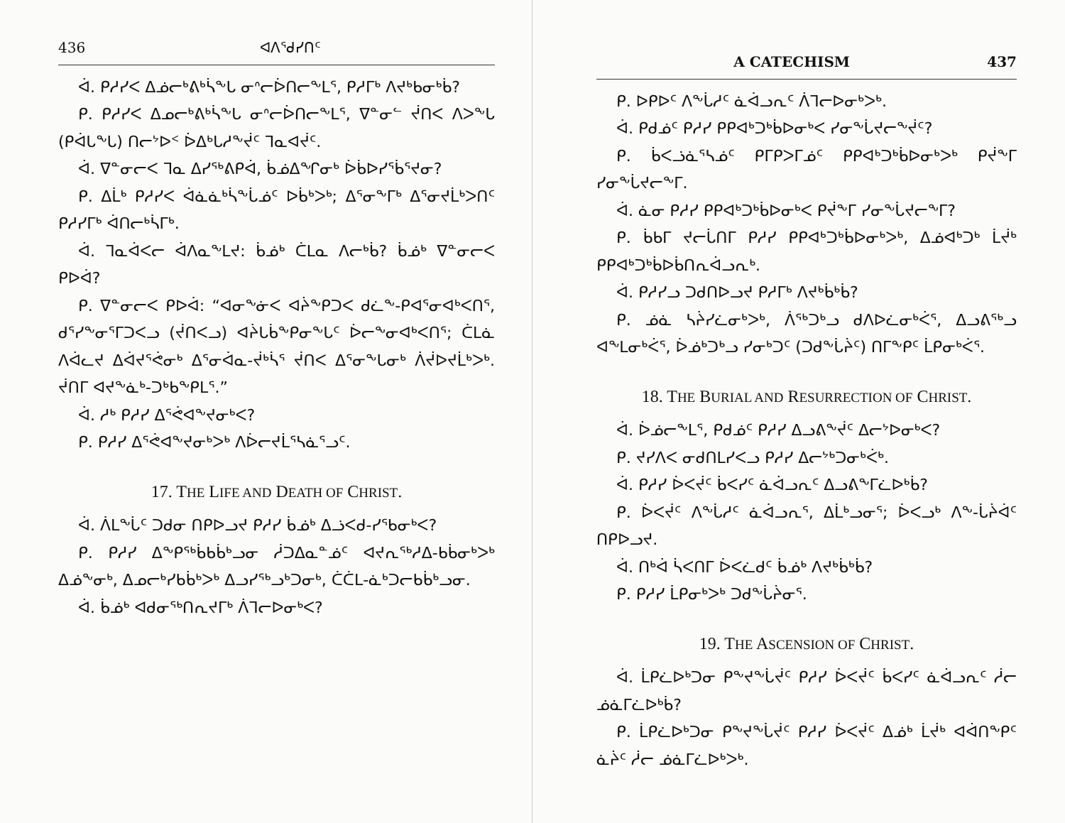436 ᐊᐱᕐᑯᓯᑎᑦ
ᐋ. ᑭᓱᓯᐸ ᐃᓅᓕᒃᕕᒃᓵᖕᒐ ᓂᐢᓕᐆᑎᓕᖕᒪᕐ, ᑭᓱᒥᒃ ᐱᔪᒃᑲᓂᒃᑳ?
ᑭ. ᑭᓱᓯᐸ ᐃᓄᓕᒃᕕᒃᓵᖕᒐ ᓂᐢᓕᐆᑎᓕᖕᒪᕐ, ᐁᓐᓂᓪ ᔫᑎᐸ ᐱᐳᖕᒐ (ᑭᐋᒐᖕᒐ) ᑎᓕᔾᐅᑉ ᐆᐃᒃᒐᓱᖕᔫᑦ ᒣᓇᐊᔫᑦ.
ᐋ. ᐁᓐᓂᓕᐸ ᒣᓇ ᐃᓯᖅᕕᑭᐋ, ᑳᓅᐃᖏᓂᒃ ᐆᑳᐅᓯᕐᑳᕐᔪᓂ?
ᑭ. ᐃᒫᒃ ᑭᓱᓯᐸ ᐋᓈᓈᒃᓵᖕᒑᓅᑦ ᐅᑳᒃᐳᒃ; ᐃᕐᓂᖕᒥᒃ ᐃᕐᓂᔪᒫᒃᐳᑎᑦ ᑭᓱᓯᒥᒃ ᐋᑎᓕᒃᓵᒥᒃ.
ᐋ. ᒣᓇᐋᐸᓕ ᐋᐱᓇᖕᒪᔪ: ᑳᓅᒃ ᑖᒪᓇ ᐱᓕᒃᑳ? ᑳᓅᒃ ᐁᓐᓂᓕᐸ ᑭᐅᐋ?
ᑭ. ᐁᓐᓂᓕᐸ ᑭᐅᐋ: “ᐊᓂᖕᓃᐸ ᐊᔩᖕᑭᑐᐸ ᑯᓛᖕ-ᑭᐊᕐᓂᐊᒃᐸᑎᕐ, ᑯᕐᓯᖕᓂᕐᒥᑐᐸᓗ (ᔫᑎᐸᓗ) ᐊᔩᒐᑳᖕᑭᓂᖕᒐᑦ ᐆᓕᖕᓂᐊᒃᐸᑎᕐ; ᑖᒪᓈ ᐱᐋᓚᔪ ᐃᐋᔪᕐᕚᓂᒃ ᐃᕐᓂᐋᓇ-ᔫᒃᓵᕐ ᔫᑎᐸ ᐃᕐᓂᖕᒐᓂᒃ ᐲᔫᐅᔪᒫᒃᐳᒃ. ᔫᑎᒥ ᐊᔪᖕᓈᒃ-ᑐᒃᑲᖕᑭᒪᕐ.”
ᐋ. ᓱᒃ ᑭᓱᓯ ᐃᕐᕚᐊᖕᔪᓂᒃᐸ?
ᑭ. ᑭᓱᓯ ᐃᕐᕚᐊᖕᔪᓂᒃᐳᒃ ᐱᐆᓕᔪᒫᕐᓴᓈᕐᓗᑦ.
17. THE LIFE AND DEATH OF CHRIST.
ᐋ. ᐲᒪᖕᒑᑦ ᑐᑯᓂ ᑎᑭᐅᓗᔪ ᑭᓱᓯ ᑳᓅᒃ ᐃᓘᐸᑯ-ᓯᕐᑲᓂᒃᐸ?
ᑭ. ᑭᓱᓯ ᐃᖕᑭᖅᑳᑲᑳᒃᓗᓂ ᓲᑐᐃᓇᓐᓅᑦ ᐊᔪᕆᖅᓱᐃ-ᑲᑳᓂᒃᐳᒃ ᐃᓅᖕᓂᒃ, ᐃᓄᓕᒃᓯᑲᑳᒃᐳᒃ ᐃᓗᓯᖅᓗᒃᑐᓂᒃ, ᑖᑖᒪ-ᓈᒃᑐᓕᑲᑳᒃᓗᓂ.
ᐋ. ᑳᓅᒃ ᐊᑯᓂᖅᑎᕆᔪᒥᒃ ᐲᒣᓕᐅᓂᒃᐸ?
A CATECHISM 437
ᑭ. ᐅᑭᐅᑦ ᐱᖕᒑᓱᑦ ᓈᐋᓗᕆᑦ ᐲᒣᓕᐅᓂᒃᐳᒃ.
ᐋ. ᑭᑯᓅᑦ ᑭᓱᓯ ᑭᑭᐊᒃᑐᒃᑳᐅᓂᒃᐸ ᓯᓂᖕᒑᔪᓕᖕᔫᑦ?
ᑭ. ᑳᐸᓘᓈᕐᓴᓅᑦ ᑭᒥᑭᐳᒥᓅᑦ ᑭᑭᐊᒃᑐᒃᑳᐅᓂᒃᐳᒃ ᑭᔫᖕᒥ ᓯᓂᖕᒑᔪᓕᖕᒥ.
ᐋ. ᓈᓂ ᑭᓱᓯ ᑭᑭᐊᒃᑐᒃᑳᐅᓂᒃᐸ ᑭᔫᖕᒥ ᓯᓂᖕᒑᔪᓕᖕᒥ?
ᑭ. ᑳᑲᒥ ᔪᓕᒑᑎᒥ ᑭᓱᓯ ᑭᑭᐊᒃᑐᒃᑳᐅᓂᒃᐳᒃ, ᐃᓅᐊᒃᑐᒃ ᒫᔫᒃ ᑭᑭᐊᒃᑐᒃᑳᐅᑳᑎᕆᐋᓗᕆᒃ.
ᐋ. ᑭᓱᓯᓗ ᑐᑯᑎᐅᓗᔪ ᑭᓱᒥᒃ ᐱᔪᒃᑳᒃᑳ?
ᑭ. ᓅᓈ ᓴᔩᓯᓛᓂᒃᐳᒃ, ᐲᖅᑐᒃᓗ ᑯᐱᐅᓛᓂᒃᐹᕐ, ᐃᓗᕕᖅᓗ ᐊᖕᒪᓂᒃᐹᕐ, ᐆᓅᒃᑐᒃᓗ ᓯᓂᒃᑐᑦ (ᑐᑯᖕᒑᔩᑦ) ᑎᒥᖕᑭᑦ ᒫᑭᓂᒃᐹᕐ.
18. THE BURIAL AND RESURRECTION OF CHRIST.
ᐋ. ᐆᓅᓕᖕᒪᕐ, ᑭᑯᓅᑦ ᑭᓱᓯ ᐃᓗᕕᖕᔫᑦ ᐃᓕᔾᐅᓂᒃᐸ?
ᑭ. ᔪᓯᐱᐸ ᓂᑯᑎᒪᓯᐸᓗ ᑭᓱᓯ ᐃᓕᔾᒃᑐᓂᒃᐹᒃ.
ᐋ. ᑭᓱᓯ ᐆᐸᔫᑦ ᑳᐸᓯᑦ ᓈᐋᓗᕆᑦ ᐃᓗᕕᖕᒥᓛᐅᒃᑳ?
ᑭ. ᐆᐸᔫᑦ ᐱᖕᒑᓱᑦ ᓈᐋᓗᕆᕐ, ᐃᒫᒃᓗᓂᕐ; ᐆᐸᓗᒃ ᐱᖕ-ᒑᔩᐋᑦ ᑎᑭᐅᓗᔪ.
ᐋ. ᑎᒃᐋ ᓵᐸᑎᒥ ᐆᐸᓛᑯᑦ ᑳᓅᒃ ᐱᔪᒃᑳᒃᑳ?
ᑭ. ᑭᓱᓯ ᒫᑭᓂᒃᐳᒃ ᑐᑯᖕᒑᔩᓂᕐ.
19. THE ASCENSION OF CHRIST.
ᐋ. ᒫᑭᓛᐅᒃᑐᓂ ᑭᖕᔪᖕᒑᔫᑦ ᑭᓱᓯ ᐆᐸᔫᑦ ᑳᐸᓯᑦ ᓈᐋᓗᕆᑦ ᓲᓕ ᓅᓈᒥᓛᐅᒃᑳ?
ᑭ. ᒫᑭᓛᐅᒃᑐᓂ ᑭᖕᔪᖕᒑᔫᑦ ᑭᓱᓯ ᐆᐸᔫᑦ ᐃᓅᒃ ᒫᔫᒃ ᐊᐋᑎᖕᑭᑦ ᓈᔩᑦ ᓲᓕ ᓅᓈᒥᓛᐅᒃᐳᒃ.